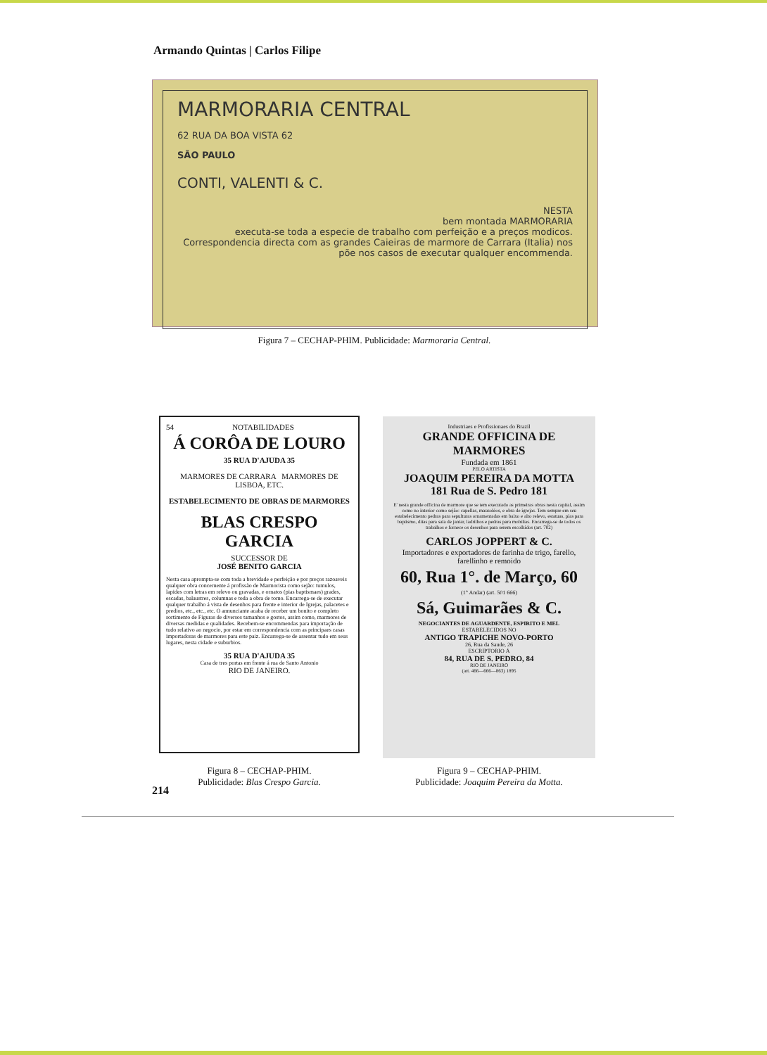Armando Quintas | Carlos Filipe
MARMORARIA CENTRAL
62 RUA DA BOA VISTA 62
SÃO PAULO
CONTI, VALENTI & C.
NESTA
bem montada MARMORARIA
executa-se toda a especie de trabalho com perfeição e a preços modicos.
Correspondencia directa com as grandes Caieiras de marmore de Carrara (Italia) nos põe nos casos de executar qualquer encommenda.
Figura 7 – CECHAP-PHIM. Publicidade: Marmoraria Central.
54 NOTABILIDADES
Á CORÔA DE LOURO
35 RUA D'AJUDA 35
MARMORES DE CARRARA MARMORES DE LISBOA, ETC.
ESTABELECIMENTO DE OBRAS DE MARMORES
BLAS CRESPO GARCIA
SUCCESSOR DE
JOSÉ BENITO GARCIA
Nesta casa apromptа-se com toda a brevidade e perfeição e por preços razoaveis qualquer obra concernente á profissão de Marmorista como sejão: tumulos, lapides com letras em relevo ou gravadas, e ornatos (pias baptismaes) grades, escadas, balaustres, columnas e toda a obra de torno. Encarrega-se de executar qualquer trabalho á vista de desenhos para frente e interior de Igrejas, palacetes e predios, etc., etc., etc. O annunciante acaba de receber um bonito e completo sortimento de Figuras de diversos tamanhos e gostos, assim como, marmores de diversas medidas e qualidades. Recebem-se encommendas para importação de tudo relativo ao negocio, por estar em correspondencia com as principaes casas importadoras de marmores para este paiz. Encarrega-se de assentar tudo em seus lugares, nesta cidade e suburbios.
35 RUA D'AJUDA 35
Casa de tres portas em frente á rua de Santo Antonio
RIO DE JANEIRO.
Figura 8 – CECHAP-PHIM.
Publicidade: Blas Crespo Garcia.
Industriaes e Profissionaes do Brazil
GRANDE OFFICINA DE MARMORES
Fundada em 1861
PELO ARTISTA
JOAQUIM PEREIRA DA MOTTA
181 Rua de S. Pedro 181
E' nesta grande officina de marmore que se tem executado as primeiras obras nesta capital, assim como no interior como sejão: capellas, mausoléos, e obra de igrejas. Tem sempre em seu estabelecimento pedras para sepulturas ornamentadas em baixo e alto relevo, estatuas, pias para baptismo, ditas para sala de jantar, ladrilhos e pedras para mobilias. Encarrega-se de todos os trabalhos e fornece os desenhos para serem escolhidos (art. 702)
CARLOS JOPPERT & C.
Importadores e exportadores de farinha de trigo, farello, farellinho e remoido
60, Rua 1°. de Março, 60
(1° Andar) (art. 501 666)
Sá, Guimarães & C.
NEGOCIANTES DE AGUARDENTE, ESPIRITO E MEL
ESTABELECIDOS NO
ANTIGO TRAPICHE NOVO-PORTO
26, Rua da Saude, 26
ESCRIPTORIO Á
84, RUA DE S. PEDRO, 84
RIO DE JANEIRO
(art. 466—666—863) 1895
Figura 9 – CECHAP-PHIM.
Publicidade: Joaquim Pereira da Motta.
214